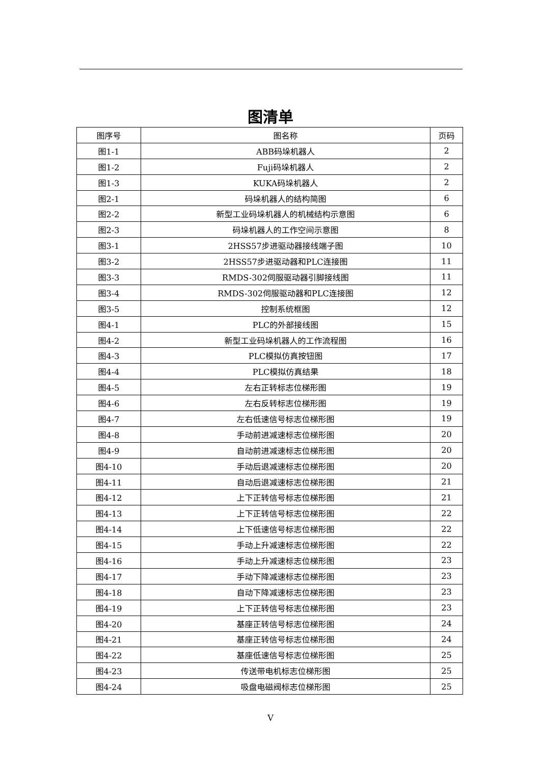图清单
| 图序号 | 图名称 | 页码 |
| --- | --- | --- |
| 图1-1 | ABB码垛机器人 | 2 |
| 图1-2 | Fuji码垛机器人 | 2 |
| 图1-3 | KUKA码垛机器人 | 2 |
| 图2-1 | 码垛机器人的结构简图 | 6 |
| 图2-2 | 新型工业码垛机器人的机械结构示意图 | 6 |
| 图2-3 | 码垛机器人的工作空间示意图 | 8 |
| 图3-1 | 2HSS57步进驱动器接线端子图 | 10 |
| 图3-2 | 2HSS57步进驱动器和PLC连接图 | 11 |
| 图3-3 | RMDS-302伺服驱动器引脚接线图 | 11 |
| 图3-4 | RMDS-302伺服驱动器和PLC连接图 | 12 |
| 图3-5 | 控制系统框图 | 12 |
| 图4-1 | PLC的外部接线图 | 15 |
| 图4-2 | 新型工业码垛机器人的工作流程图 | 16 |
| 图4-3 | PLC模拟仿真按钮图 | 17 |
| 图4-4 | PLC模拟仿真结果 | 18 |
| 图4-5 | 左右正转标志位梯形图 | 19 |
| 图4-6 | 左右反转标志位梯形图 | 19 |
| 图4-7 | 左右低速信号标志位梯形图 | 19 |
| 图4-8 | 手动前进减速标志位梯形图 | 20 |
| 图4-9 | 自动前进减速标志位梯形图 | 20 |
| 图4-10 | 手动后退减速标志位梯形图 | 20 |
| 图4-11 | 自动后退减速标志位梯形图 | 21 |
| 图4-12 | 上下正转信号标志位梯形图 | 21 |
| 图4-13 | 上下正转信号标志位梯形图 | 22 |
| 图4-14 | 上下低速信号标志位梯形图 | 22 |
| 图4-15 | 手动上升减速标志位梯形图 | 22 |
| 图4-16 | 手动上升减速标志位梯形图 | 23 |
| 图4-17 | 手动下降减速标志位梯形图 | 23 |
| 图4-18 | 自动下降减速标志位梯形图 | 23 |
| 图4-19 | 上下正转信号标志位梯形图 | 23 |
| 图4-20 | 基座正转信号标志位梯形图 | 24 |
| 图4-21 | 基座正转信号标志位梯形图 | 24 |
| 图4-22 | 基座低速信号标志位梯形图 | 25 |
| 图4-23 | 传送带电机标志位梯形图 | 25 |
| 图4-24 | 吸盘电磁阀标志位梯形图 | 25 |
V